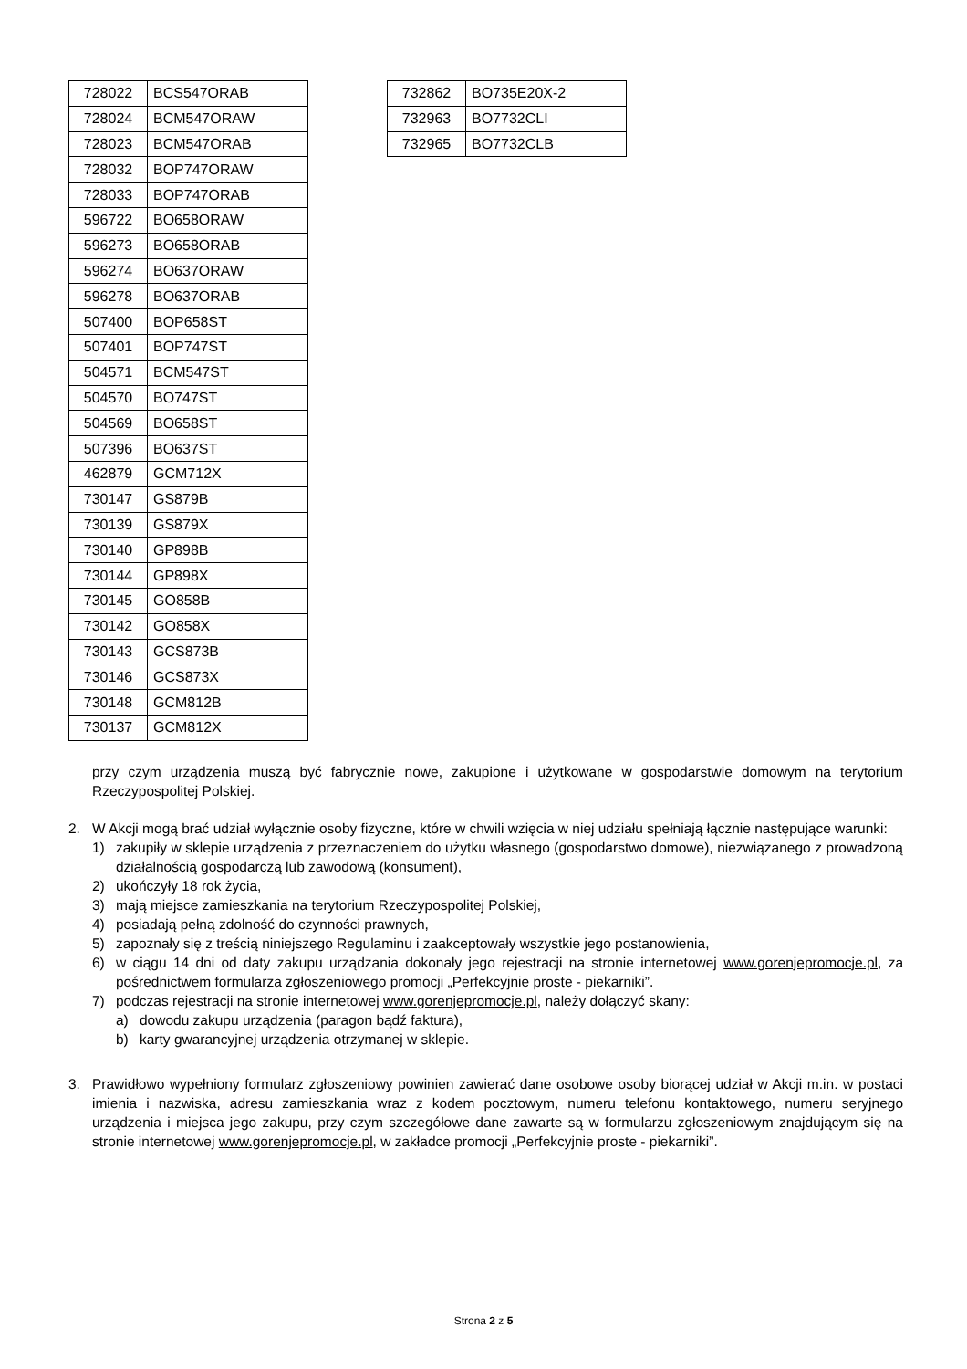| 728022 | BCS547ORAB |
| 728024 | BCM547ORAW |
| 728023 | BCM547ORAB |
| 728032 | BOP747ORAW |
| 728033 | BOP747ORAB |
| 596722 | BO658ORAW |
| 596273 | BO658ORAB |
| 596274 | BO637ORAW |
| 596278 | BO637ORAB |
| 507400 | BOP658ST |
| 507401 | BOP747ST |
| 504571 | BCM547ST |
| 504570 | BO747ST |
| 504569 | BO658ST |
| 507396 | BO637ST |
| 462879 | GCM712X |
| 730147 | GS879B |
| 730139 | GS879X |
| 730140 | GP898B |
| 730144 | GP898X |
| 730145 | GO858B |
| 730142 | GO858X |
| 730143 | GCS873B |
| 730146 | GCS873X |
| 730148 | GCM812B |
| 730137 | GCM812X |
| 732862 | BO735E20X-2 |
| 732963 | BO7732CLI |
| 732965 | BO7732CLB |
przy czym urządzenia muszą być fabrycznie nowe, zakupione i użytkowane w gospodarstwie domowym na terytorium Rzeczypospolitej Polskiej.
2. W Akcji mogą brać udział wyłącznie osoby fizyczne, które w chwili wzięcia w niej udziału spełniają łącznie następujące warunki:
1) zakupiły w sklepie urządzenia z przeznaczeniem do użytku własnego (gospodarstwo domowe), niezwiązanego z prowadzoną działalnością gospodarczą lub zawodową (konsument),
2) ukończyły 18 rok życia,
3) mają miejsce zamieszkania na terytorium Rzeczypospolitej Polskiej,
4) posiadają pełną zdolność do czynności prawnych,
5) zapoznały się z treścią niniejszego Regulaminu i zaakceptowały wszystkie jego postanowienia,
6) w ciągu 14 dni od daty zakupu urządzania dokonały jego rejestracji na stronie internetowej www.gorenjepromocje.pl, za pośrednictwem formularza zgłoszeniowego promocji „Perfekcyjnie proste - piekarniki”.
7) podczas rejestracji na stronie internetowej www.gorenjepromocje.pl, należy dołączyć skany:
a) dowodu zakupu urządzenia (paragon bądź faktura),
b) karty gwarancyjnej urządzenia otrzymanej w sklepie.
3. Prawidłowo wypełniony formularz zgłoszeniowy powinien zawierać dane osobowe osoby biorącej udział w Akcji m.in. w postaci imienia i nazwiska, adresu zamieszkania wraz z kodem pocztowym, numeru telefonu kontaktowego, numeru seryjnego urządzenia i miejsca jego zakupu, przy czym szczegółowe dane zawarte są w formularzu zgłoszeniowym znajdującym się na stronie internetowej www.gorenjepromocje.pl, w zakładce promocji „Perfekcyjnie proste - piekarniki”.
Strona 2 z 5